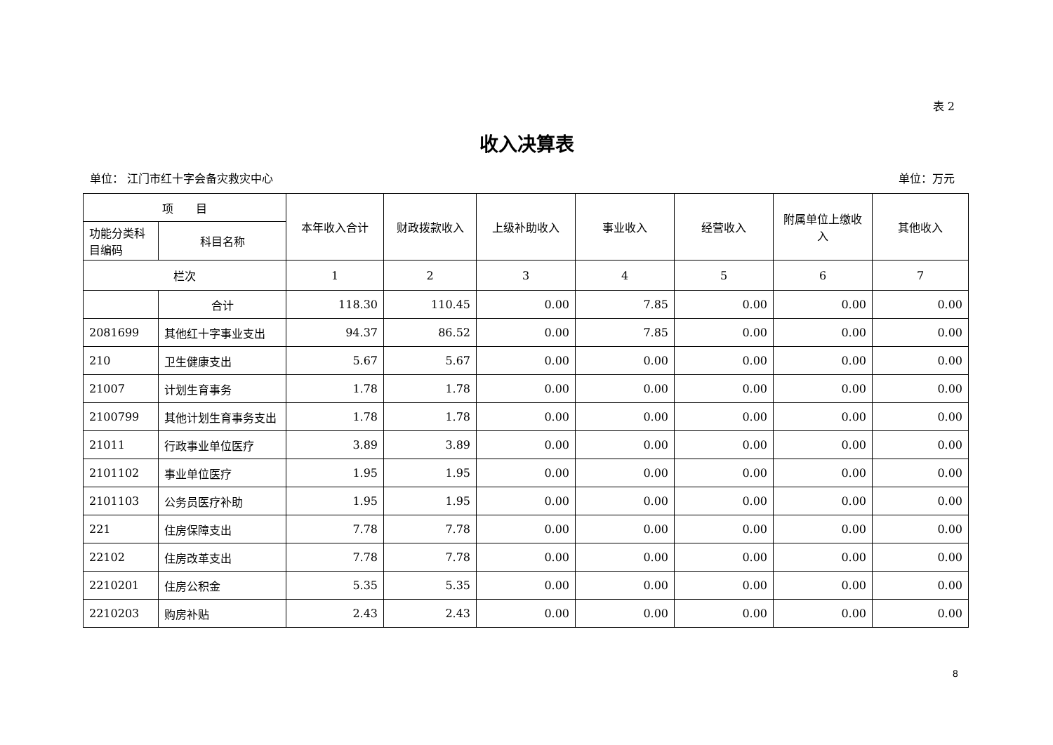表 2
收入决算表
单位： 江门市红十字会备灾救灾中心 单位：万元
| 项 目 | | 本年收入合计 | 财政拨款收入 | 上级补助收入 | 事业收入 | 经营收入 | 附属单位上缴收入 | 其他收入 |
| --- | --- | --- | --- | --- | --- | --- | --- | --- |
| 功能分类科目编码 | 科目名称 | | | | | | | |
| 栏次 | | 1 | 2 | 3 | 4 | 5 | 6 | 7 |
| | 合计 | 118.30 | 110.45 | 0.00 | 7.85 | 0.00 | 0.00 | 0.00 |
| 2081699 | 其他红十字事业支出 | 94.37 | 86.52 | 0.00 | 7.85 | 0.00 | 0.00 | 0.00 |
| 210 | 卫生健康支出 | 5.67 | 5.67 | 0.00 | 0.00 | 0.00 | 0.00 | 0.00 |
| 21007 | 计划生育事务 | 1.78 | 1.78 | 0.00 | 0.00 | 0.00 | 0.00 | 0.00 |
| 2100799 | 其他计划生育事务支出 | 1.78 | 1.78 | 0.00 | 0.00 | 0.00 | 0.00 | 0.00 |
| 21011 | 行政事业单位医疗 | 3.89 | 3.89 | 0.00 | 0.00 | 0.00 | 0.00 | 0.00 |
| 2101102 | 事业单位医疗 | 1.95 | 1.95 | 0.00 | 0.00 | 0.00 | 0.00 | 0.00 |
| 2101103 | 公务员医疗补助 | 1.95 | 1.95 | 0.00 | 0.00 | 0.00 | 0.00 | 0.00 |
| 221 | 住房保障支出 | 7.78 | 7.78 | 0.00 | 0.00 | 0.00 | 0.00 | 0.00 |
| 22102 | 住房改革支出 | 7.78 | 7.78 | 0.00 | 0.00 | 0.00 | 0.00 | 0.00 |
| 2210201 | 住房公积金 | 5.35 | 5.35 | 0.00 | 0.00 | 0.00 | 0.00 | 0.00 |
| 2210203 | 购房补贴 | 2.43 | 2.43 | 0.00 | 0.00 | 0.00 | 0.00 | 0.00 |
8